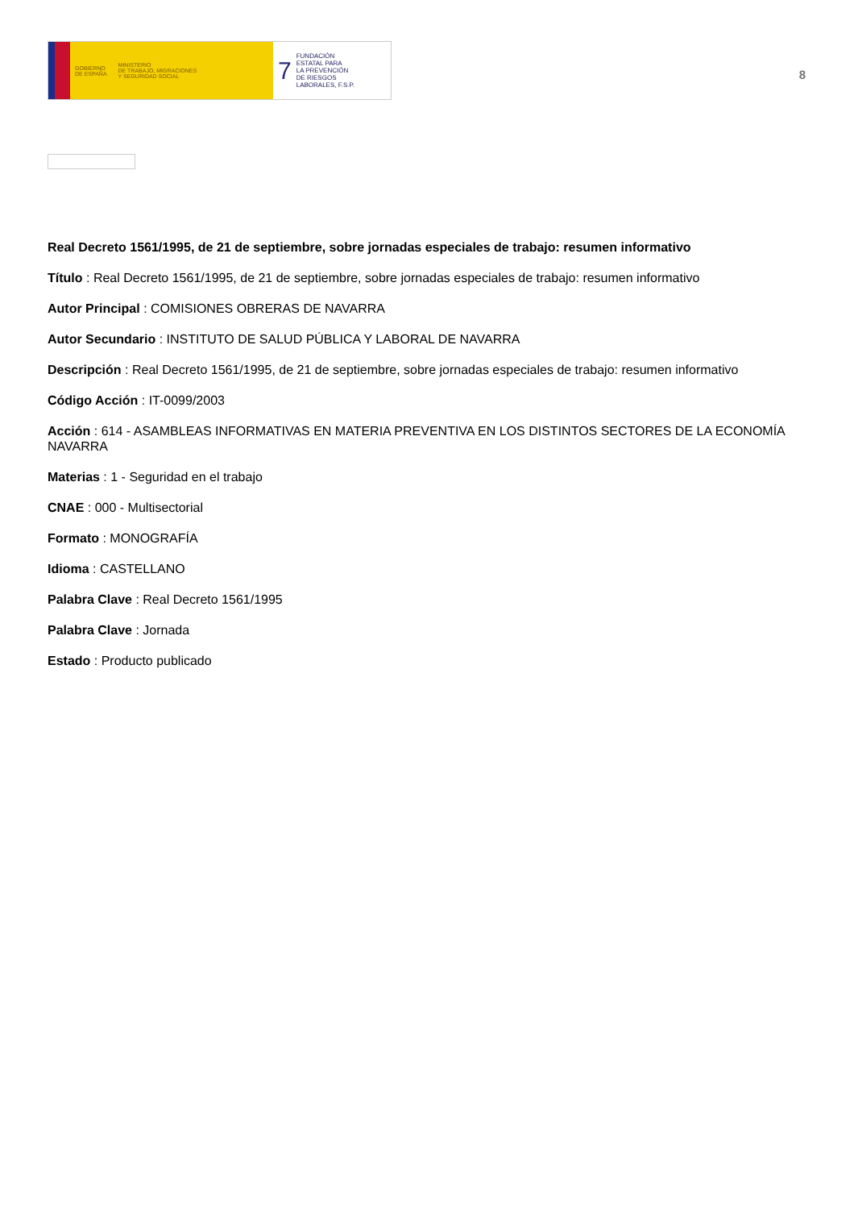GOBIERNO
DE ESPAÑA MINISTERIO
DE TRABAJO, MIGRACIONES
Y SEGURIDAD SOCIAL
7 FUNDACIÓN
ESTATAL PARA
LA PREVENCIÓN
DE RIESGOS
LABORALES, F.S.P.
8
Real Decreto 1561/1995, de 21 de septiembre, sobre jornadas especiales de trabajo: resumen informativo
Título : Real Decreto 1561/1995, de 21 de septiembre, sobre jornadas especiales de trabajo: resumen informativo
Autor Principal : COMISIONES OBRERAS DE NAVARRA
Autor Secundario : INSTITUTO DE SALUD PÚBLICA Y LABORAL DE NAVARRA
Descripción : Real Decreto 1561/1995, de 21 de septiembre, sobre jornadas especiales de trabajo: resumen informativo
Código Acción : IT-0099/2003
Acción : 614 - ASAMBLEAS INFORMATIVAS EN MATERIA PREVENTIVA EN LOS DISTINTOS SECTORES DE LA ECONOMÍA NAVARRA
Materias : 1 - Seguridad en el trabajo
CNAE : 000 - Multisectorial
Formato : MONOGRAFÍA
Idioma : CASTELLANO
Palabra Clave : Real Decreto 1561/1995
Palabra Clave : Jornada
Estado : Producto publicado